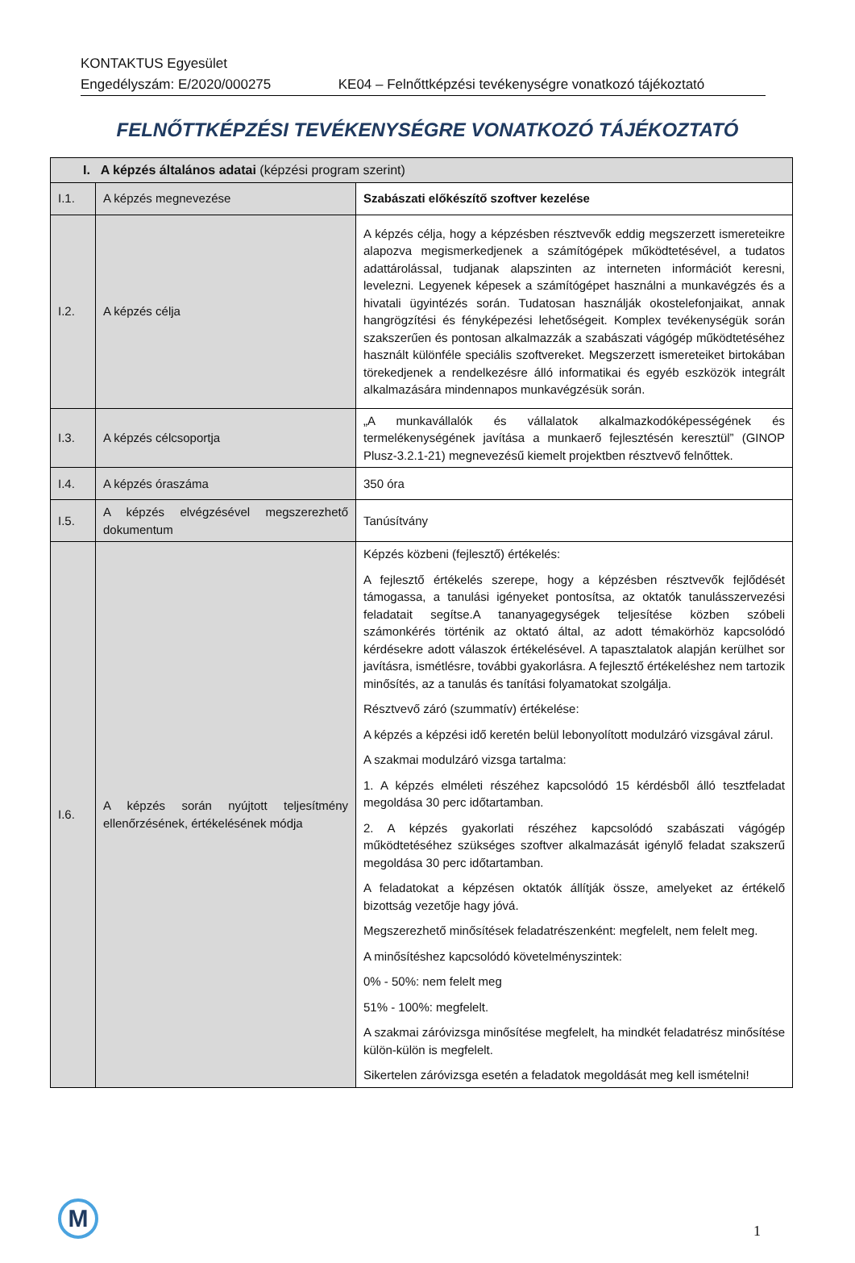KONTAKTUS Egyesület
Engedélyszám: E/2020/000275 KE04 – Felnőttképzési tevékenységre vonatkozó tájékoztató
FELNŐTTKÉPZÉSI TEVÉKENYSÉGRE VONATKOZÓ TÁJÉKOZTATÓ
| I. A képzés általános adatai (képzési program szerint) | | |
| --- | --- | --- |
| I.1. | A képzés megnevezése | Szabászati előkészítő szoftver kezelése |
| I.2. | A képzés célja | A képzés célja, hogy a képzésben résztvevők eddig megszerzett ismereteikre alapozva megismerkedjenek a számítógépek működtetésével, a tudatos adattárolással, tudjanak alapszinten az interneten információt keresni, levelezni. Legyenek képesek a számítógépet használni a munkavégzés és a hivatali ügyintézés során. Tudatosan használják okostelefonjaikat, annak hangrögzítési és fényképezési lehetőségeit. Komplex tevékenységük során szakszerűen és pontosan alkalmazzák a szabászati vágógép működtetéséhez használt különféle speciális szoftvereket. Megszerzett ismereteiket birtokában törekedjenek a rendelkezésre álló informatikai és egyéb eszközök integrált alkalmazására mindennapos munkavégzésük során. |
| I.3. | A képzés célcsoportja | „A munkavállalók és vállalatok alkalmazkodóképességének és termelékenységének javítása a munkaerő fejlesztésén keresztül” (GINOP Plusz-3.2.1-21) megnevezésű kiemelt projektben résztvevő felnőttek. |
| I.4. | A képzés óraszáma | 350 óra |
| I.5. | A képzés elvégzésével megszerezhető dokumentum | Tanúsítvány |
| I.6. | A képzés során nyújtott teljesítmény ellenőrzésének, értékelésének módja | Képzés közbeni (fejlesztő) értékelés: A fejlesztő értékelés szerepe, hogy a képzésben résztvevők fejlődését támogassa, a tanulási igényeket pontosítsa, az oktatók tanulásszervezési feladatait segítse.A tananyagegységek teljesítése közben szóbeli számonkérés történik az oktató által, az adott témakörhöz kapcsolódó kérdésekre adott válaszok értékelésével. A tapasztalatok alapján kerülhet sor javításra, ismétlésre, további gyakorlásra. A fejlesztő értékeléshez nem tartozik minősítés, az a tanulás és tanítási folyamatokat szolgálja. Résztvevő záró (szummatív) értékelése: A képzés a képzési idő keretén belül lebonyolított modulzáró vizsgával zárul. A szakmai modulzáró vizsga tartalma: 1. A képzés elméleti részéhez kapcsolódó 15 kérdésből álló tesztfeladat megoldása 30 perc időtartamban. 2. A képzés gyakorlati részéhez kapcsolódó szabászati vágógép működtetéséhez szükséges szoftver alkalmazását igénylő feladat szakszerű megoldása 30 perc időtartamban. A feladatokat a képzésen oktatók állítják össze, amelyeket az értékelő bizottság vezetője hagy jóvá. Megszerezhető minősítések feladatrészenként: megfelelt, nem felelt meg. A minősítéshez kapcsolódó követelményszintek: 0% - 50%: nem felelt meg 51% - 100%: megfelelt. A szakmai záróvizsga minősítése megfelelt, ha mindkét feladatrész minősítése külön-külön is megfelelt. Sikertelen záróvizsga esetén a feladatok megoldását meg kell ismételni! |
M
1